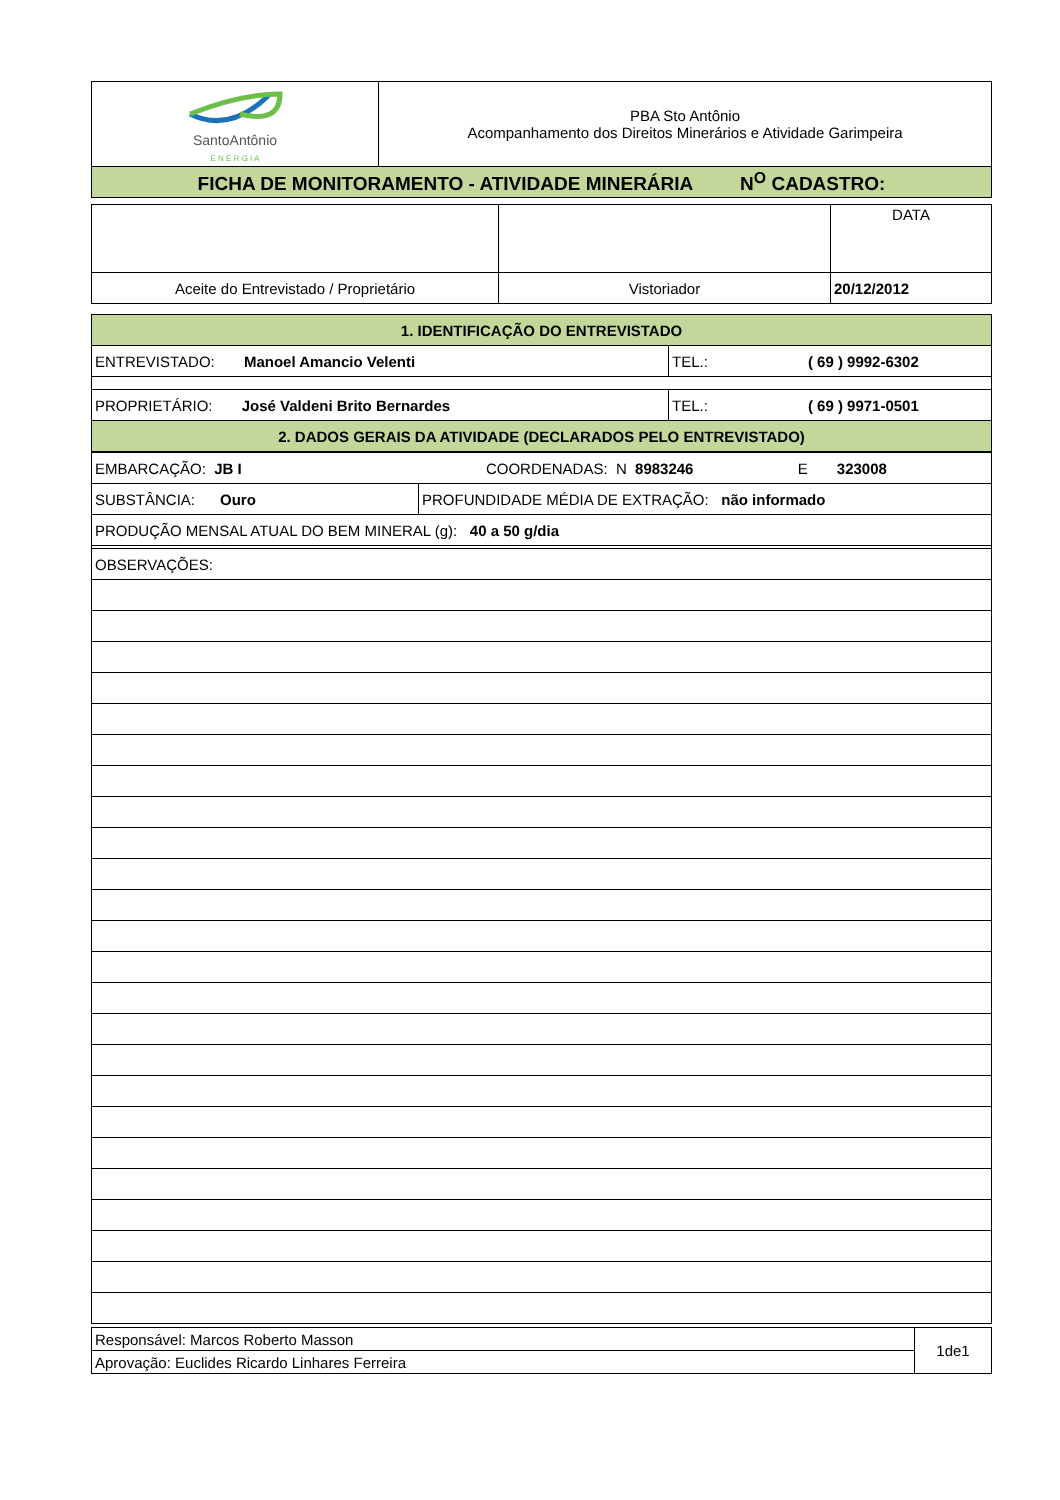| SantoAntônio E N E R G I A | PBA Sto Antônio Acompanhamento dos Direitos Minerários e Atividade Garimpeira |
| FICHA DE MONITORAMENTO - ATIVIDADE MINERÁRIA N<sup>O</sup> CADASTRO: | |
| | | DATA |
| Aceite do Entrevistado / Proprietário | Vistoriador | 20/12/2012 |
| 1. IDENTIFICAÇÃO DO ENTREVISTADO | |
| ENTREVISTADO: Manoel Amancio Velenti | TEL.: ( 69 ) 9992-6302 |
| PROPRIETÁRIO: José Valdeni Brito Bernardes | TEL.: ( 69 ) 9971-0501 |
| 2. DADOS GERAIS DA ATIVIDADE (DECLARADOS PELO ENTREVISTADO) | |
| EMBARCAÇÃO: JB I COORDENADAS: N 8983246 E 323008 | |
| SUBSTÂNCIA: Ouro | PROFUNDIDADE MÉDIA DE EXTRAÇÃO: não informado |
| PRODUÇÃO MENSAL ATUAL DO BEM MINERAL (g): 40 a 50 g/dia | |
| OBSERVAÇÕES: | |
| Responsável: Marcos Roberto Masson | 1de1 |
| Aprovação: Euclides Ricardo Linhares Ferreira | |